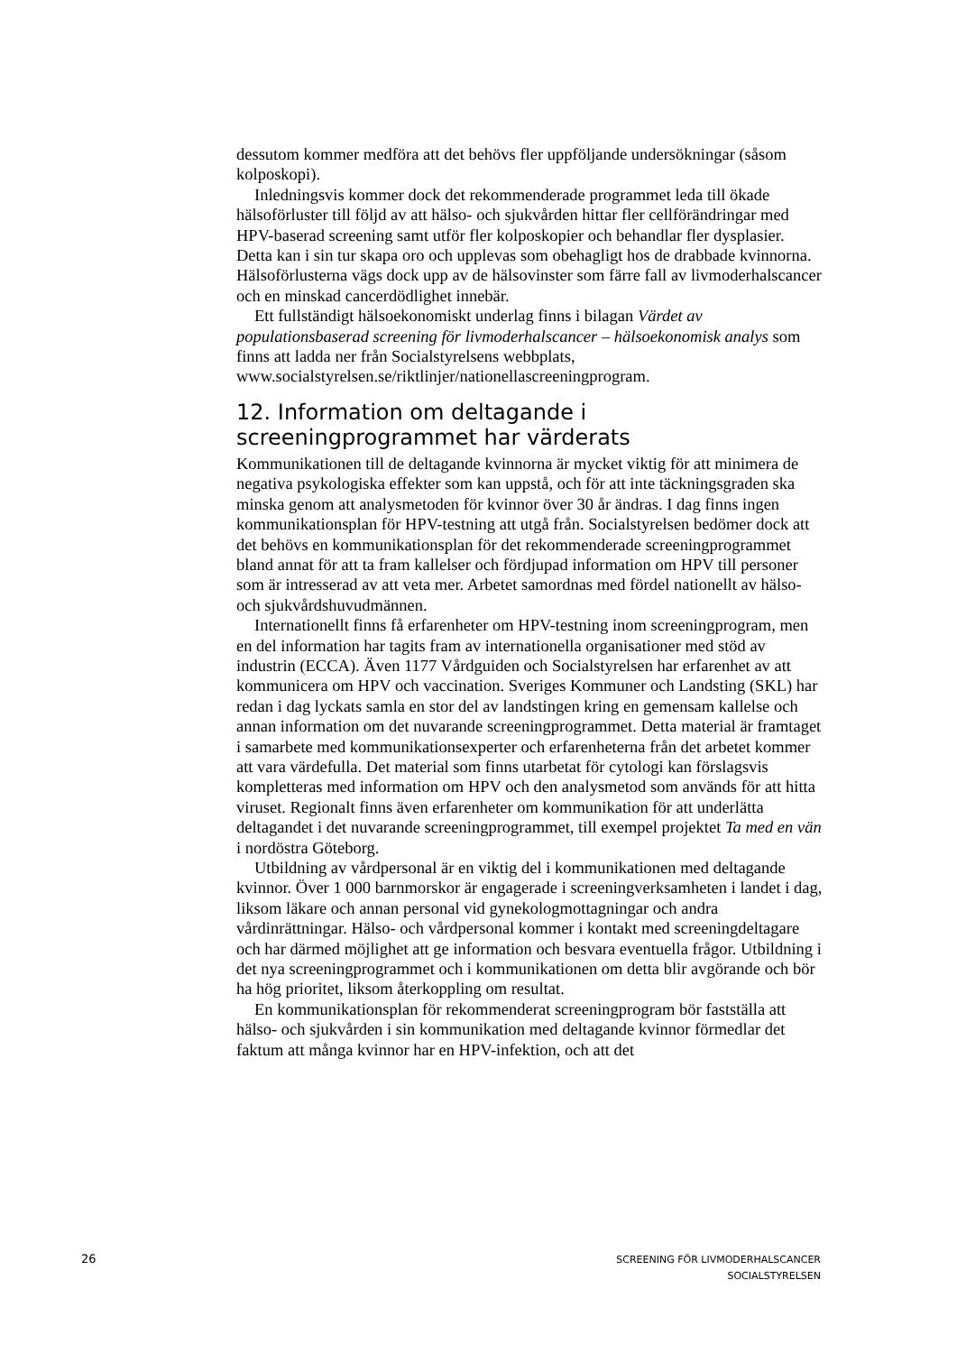dessutom kommer medföra att det behövs fler uppföljande undersökningar (såsom kolposkopi).
Inledningsvis kommer dock det rekommenderade programmet leda till ökade hälsoförluster till följd av att hälso- och sjukvården hittar fler cellförändringar med HPV-baserad screening samt utför fler kolposkopier och behandlar fler dysplasier. Detta kan i sin tur skapa oro och upplevas som obehagligt hos de drabbade kvinnorna. Hälsoförlusterna vägs dock upp av de hälsovinster som färre fall av livmoderhalscancer och en minskad cancerdödlighet innebär.
Ett fullständigt hälsoekonomiskt underlag finns i bilagan Värdet av populationsbaserad screening för livmoderhalscancer – hälsoekonomisk analys som finns att ladda ner från Socialstyrelsens webbplats, www.socialstyrelsen.se/riktlinjer/nationellascreeningprogram.
12. Information om deltagande i screeningprogrammet har värderats
Kommunikationen till de deltagande kvinnorna är mycket viktig för att minimera de negativa psykologiska effekter som kan uppstå, och för att inte täckningsgraden ska minska genom att analysmetoden för kvinnor över 30 år ändras. I dag finns ingen kommunikationsplan för HPV-testning att utgå från. Socialstyrelsen bedömer dock att det behövs en kommunikationsplan för det rekommenderade screeningprogrammet bland annat för att ta fram kallelser och fördjupad information om HPV till personer som är intresserad av att veta mer. Arbetet samordnas med fördel nationellt av hälso- och sjukvårdshuvudmännen.
Internationellt finns få erfarenheter om HPV-testning inom screeningprogram, men en del information har tagits fram av internationella organisationer med stöd av industrin (ECCA). Även 1177 Vårdguiden och Socialstyrelsen har erfarenhet av att kommunicera om HPV och vaccination. Sveriges Kommuner och Landsting (SKL) har redan i dag lyckats samla en stor del av landstingen kring en gemensam kallelse och annan information om det nuvarande screeningprogrammet. Detta material är framtaget i samarbete med kommunikationsexperter och erfarenheterna från det arbetet kommer att vara värdefulla. Det material som finns utarbetat för cytologi kan förslagsvis kompletteras med information om HPV och den analysmetod som används för att hitta viruset. Regionalt finns även erfarenheter om kommunikation för att underlätta deltagandet i det nuvarande screeningprogrammet, till exempel projektet Ta med en vän i nordöstra Göteborg.
Utbildning av vårdpersonal är en viktig del i kommunikationen med deltagande kvinnor. Över 1 000 barnmorskor är engagerade i screeningverksamheten i landet i dag, liksom läkare och annan personal vid gynekologmottagningar och andra vårdinrättningar. Hälso- och vårdpersonal kommer i kontakt med screeningdeltagare och har därmed möjlighet att ge information och besvara eventuella frågor. Utbildning i det nya screeningprogrammet och i kommunikationen om detta blir avgörande och bör ha hög prioritet, liksom återkoppling om resultat.
En kommunikationsplan för rekommenderat screeningprogram bör fastställa att hälso- och sjukvården i sin kommunikation med deltagande kvinnor förmedlar det faktum att många kvinnor har en HPV-infektion, och att det
26
SCREENING FÖR LIVMODERHALSCANCER
SOCIALSTYRELSEN